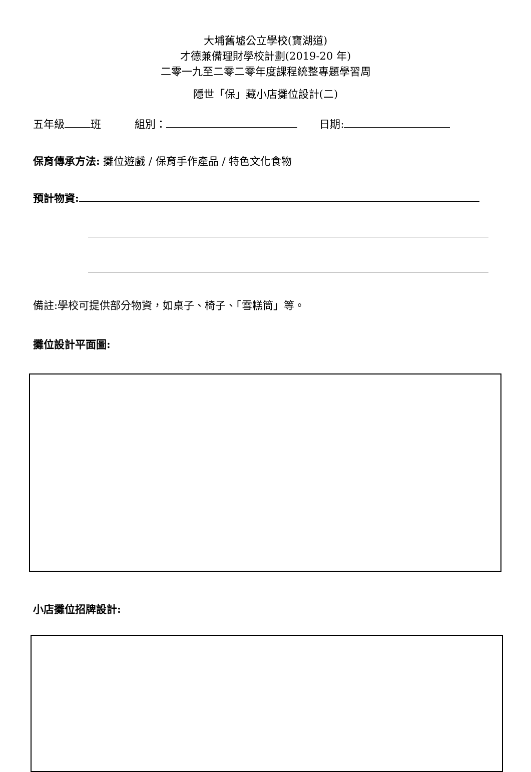大埔舊墟公立學校(寶湖道)
才德兼備理財學校計劃(2019-20 年)
二零一九至二零二零年度課程統整專題學習周
隱世「保」藏小店攤位設計(二)
五年級 班 組別： 日期:
保育傳承方法: 攤位遊戲 / 保育手作產品 / 特色文化食物
預計物資:
備註:學校可提供部分物資，如桌子、椅子、「雪糕筒」等。
攤位設計平面圖:
小店攤位招牌設計: